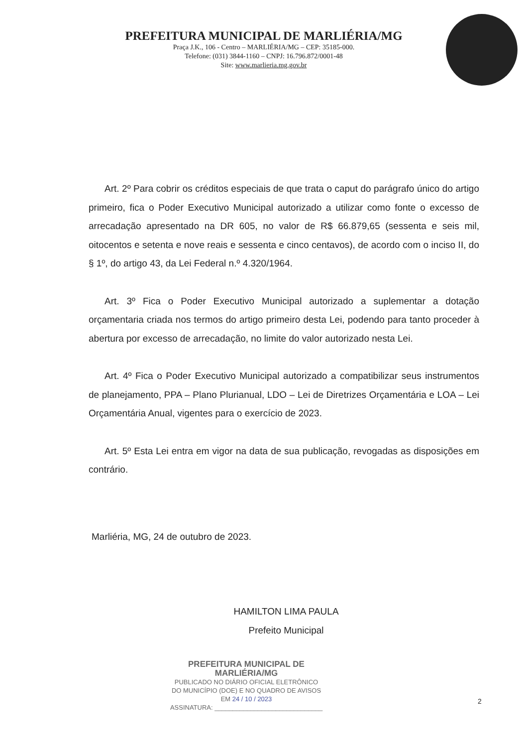PREFEITURA MUNICIPAL DE MARLIÉRIA/MG
Praça J.K., 106 - Centro – MARLIÉRIA/MG – CEP: 35185-000.
Telefone: (031) 3844-1160 – CNPJ: 16.796.872/0001-48
Site: www.marlieria.mg.gov.br
Art. 2º Para cobrir os créditos especiais de que trata o caput do parágrafo único do artigo primeiro, fica o Poder Executivo Municipal autorizado a utilizar como fonte o excesso de arrecadação apresentado na DR 605, no valor de R$ 66.879,65 (sessenta e seis mil, oitocentos e setenta e nove reais e sessenta e cinco centavos), de acordo com o inciso II, do § 1º, do artigo 43, da Lei Federal n.º 4.320/1964.
Art. 3º Fica o Poder Executivo Municipal autorizado a suplementar a dotação orçamentaria criada nos termos do artigo primeiro desta Lei, podendo para tanto proceder à abertura por excesso de arrecadação, no limite do valor autorizado nesta Lei.
Art. 4º Fica o Poder Executivo Municipal autorizado a compatibilizar seus instrumentos de planejamento, PPA – Plano Plurianual, LDO – Lei de Diretrizes Orçamentária e LOA – Lei Orçamentária Anual, vigentes para o exercício de 2023.
Art. 5º Esta Lei entra em vigor na data de sua publicação, revogadas as disposições em contrário.
Marliéria, MG, 24 de outubro de 2023.
HAMILTON LIMA PAULA
Prefeito Municipal
PREFEITURA MUNICIPAL DE MARLIÉRIA/MG
PUBLICADO NO DIÁRIO OFICIAL ELETRÔNICO
DO MUNICÍPIO (DOE) E NO QUADRO DE AVISOS
EM 24 / 10 / 2023
ASSINATURA: ______________________________
2